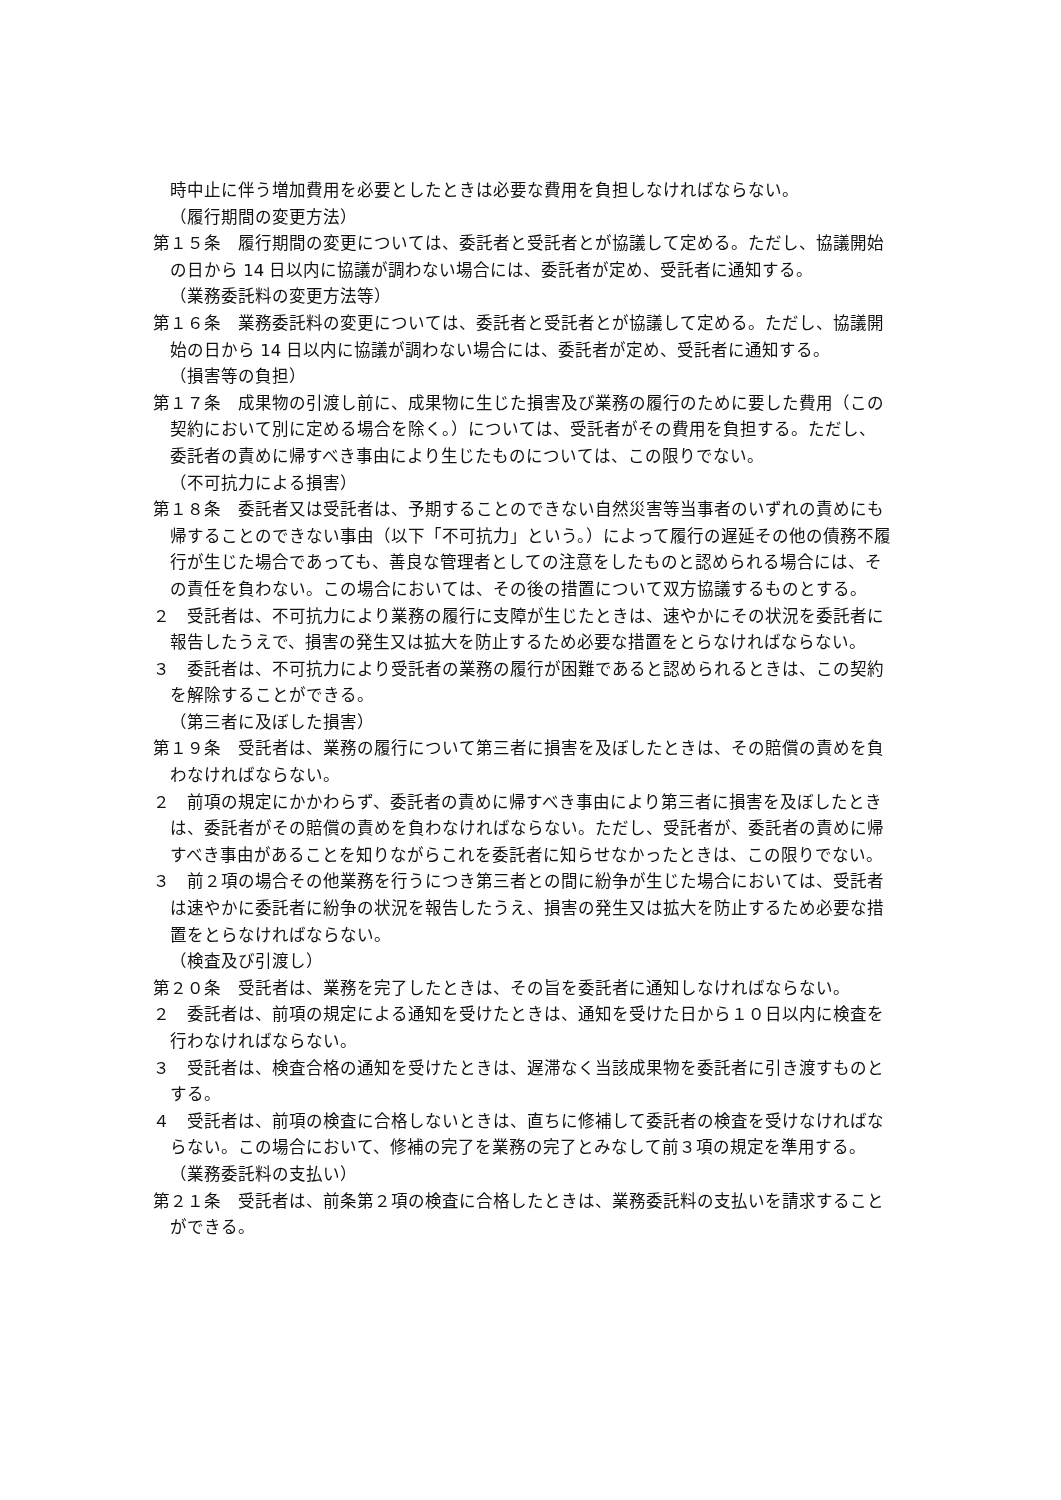時中止に伴う増加費用を必要としたときは必要な費用を負担しなければならない。
（履行期間の変更方法）
第１５条　履行期間の変更については、委託者と受託者とが協議して定める。ただし、協議開始の日から 14 日以内に協議が調わない場合には、委託者が定め、受託者に通知する。
（業務委託料の変更方法等）
第１６条　業務委託料の変更については、委託者と受託者とが協議して定める。ただし、協議開始の日から 14 日以内に協議が調わない場合には、委託者が定め、受託者に通知する。
（損害等の負担）
第１７条　成果物の引渡し前に、成果物に生じた損害及び業務の履行のために要した費用（この契約において別に定める場合を除く。）については、受託者がその費用を負担する。ただし、委託者の責めに帰すべき事由により生じたものについては、この限りでない。
（不可抗力による損害）
第１８条　委託者又は受託者は、予期することのできない自然災害等当事者のいずれの責めにも帰することのできない事由（以下「不可抗力」という。）によって履行の遅延その他の債務不履行が生じた場合であっても、善良な管理者としての注意をしたものと認められる場合には、その責任を負わない。この場合においては、その後の措置について双方協議するものとする。
２　受託者は、不可抗力により業務の履行に支障が生じたときは、速やかにその状況を委託者に報告したうえで、損害の発生又は拡大を防止するため必要な措置をとらなければならない。
３　委託者は、不可抗力により受託者の業務の履行が困難であると認められるときは、この契約を解除することができる。
（第三者に及ぼした損害）
第１９条　受託者は、業務の履行について第三者に損害を及ぼしたときは、その賠償の責めを負わなければならない。
２　前項の規定にかかわらず、委託者の責めに帰すべき事由により第三者に損害を及ぼしたときは、委託者がその賠償の責めを負わなければならない。ただし、受託者が、委託者の責めに帰すべき事由があることを知りながらこれを委託者に知らせなかったときは、この限りでない。
３　前２項の場合その他業務を行うにつき第三者との間に紛争が生じた場合においては、受託者は速やかに委託者に紛争の状況を報告したうえ、損害の発生又は拡大を防止するため必要な措置をとらなければならない。
（検査及び引渡し）
第２０条　受託者は、業務を完了したときは、その旨を委託者に通知しなければならない。
２　委託者は、前項の規定による通知を受けたときは、通知を受けた日から１０日以内に検査を行わなければならない。
３　受託者は、検査合格の通知を受けたときは、遅滞なく当該成果物を委託者に引き渡すものとする。
４　受託者は、前項の検査に合格しないときは、直ちに修補して委託者の検査を受けなければならない。この場合において、修補の完了を業務の完了とみなして前３項の規定を準用する。
（業務委託料の支払い）
第２１条　受託者は、前条第２項の検査に合格したときは、業務委託料の支払いを請求することができる。